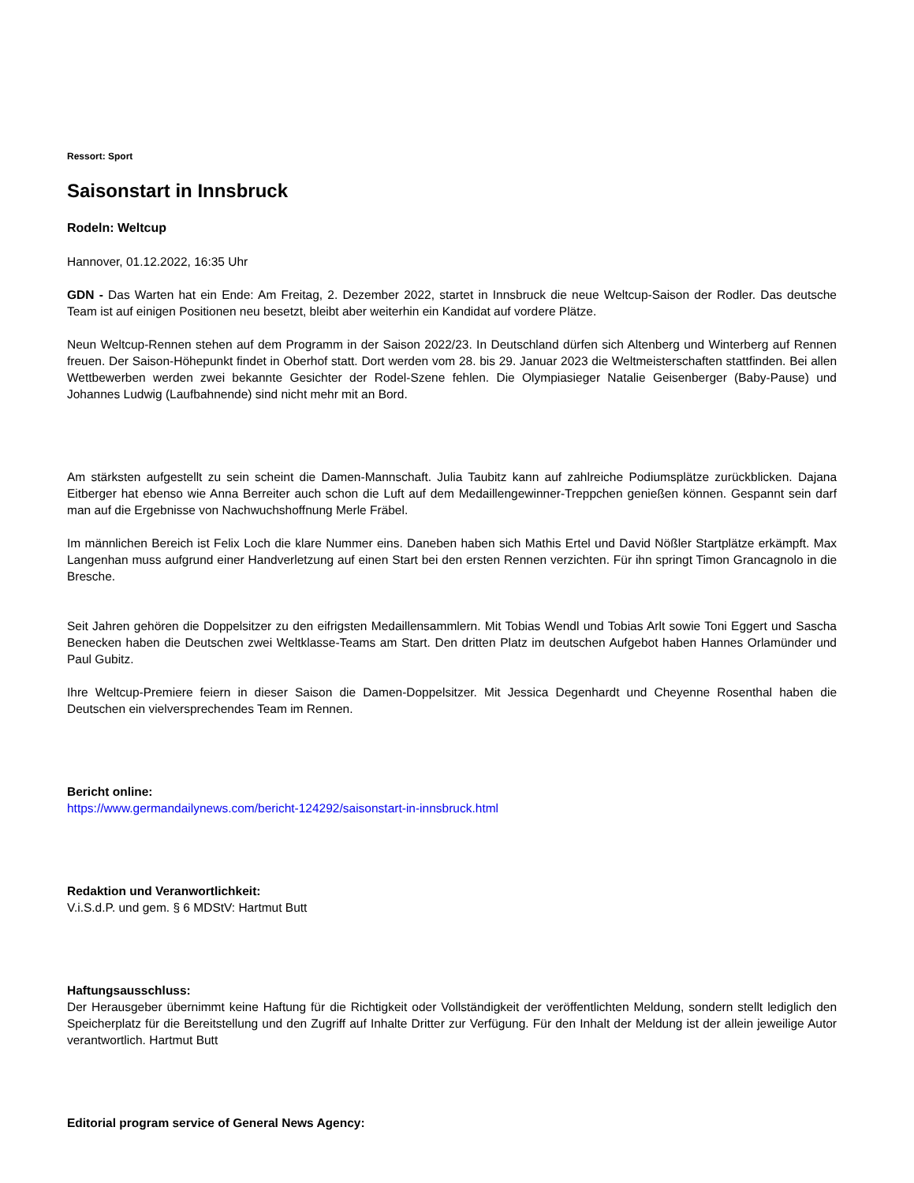Ressort: Sport
Saisonstart in Innsbruck
Rodeln: Weltcup
Hannover, 01.12.2022, 16:35 Uhr
GDN - Das Warten hat ein Ende: Am Freitag, 2. Dezember 2022, startet in Innsbruck die neue Weltcup-Saison der Rodler. Das deutsche Team ist auf einigen Positionen neu besetzt, bleibt aber weiterhin ein Kandidat auf vordere Plätze.
Neun Weltcup-Rennen stehen auf dem Programm in der Saison 2022/23. In Deutschland dürfen sich Altenberg und Winterberg auf Rennen freuen. Der Saison-Höhepunkt findet in Oberhof statt. Dort werden vom 28. bis 29. Januar 2023 die Weltmeisterschaften stattfinden. Bei allen Wettbewerben werden zwei bekannte Gesichter der Rodel-Szene fehlen. Die Olympiasieger Natalie Geisenberger (Baby-Pause) und Johannes Ludwig (Laufbahnende) sind nicht mehr mit an Bord.
Am stärksten aufgestellt zu sein scheint die Damen-Mannschaft. Julia Taubitz kann auf zahlreiche Podiumsplätze zurückblicken. Dajana Eitberger hat ebenso wie Anna Berreiter auch schon die Luft auf dem Medaillengewinner-Treppchen genießen können. Gespannt sein darf man auf die Ergebnisse von Nachwuchshoffnung Merle Fräbel.
Im männlichen Bereich ist Felix Loch die klare Nummer eins. Daneben haben sich Mathis Ertel und David Nößler Startplätze erkämpft. Max Langenhan muss aufgrund einer Handverletzung auf einen Start bei den ersten Rennen verzichten. Für ihn springt Timon Grancagnolo in die Bresche.
Seit Jahren gehören die Doppelsitzer zu den eifrigsten Medaillensammlern. Mit Tobias Wendl und Tobias Arlt sowie Toni Eggert und Sascha Benecken haben die Deutschen zwei Weltklasse-Teams am Start. Den dritten Platz im deutschen Aufgebot haben Hannes Orlamünder und Paul Gubitz.
Ihre Weltcup-Premiere feiern in dieser Saison die Damen-Doppelsitzer. Mit Jessica Degenhardt und Cheyenne Rosenthal haben die Deutschen ein vielversprechendes Team im Rennen.
Bericht online:
https://www.germandailynews.com/bericht-124292/saisonstart-in-innsbruck.html
Redaktion und Veranwortlichkeit:
V.i.S.d.P. und gem. § 6 MDStV: Hartmut Butt
Haftungsausschluss:
Der Herausgeber übernimmt keine Haftung für die Richtigkeit oder Vollständigkeit der veröffentlichten Meldung, sondern stellt lediglich den Speicherplatz für die Bereitstellung und den Zugriff auf Inhalte Dritter zur Verfügung. Für den Inhalt der Meldung ist der allein jeweilige Autor verantwortlich. Hartmut Butt
Editorial program service of General News Agency: